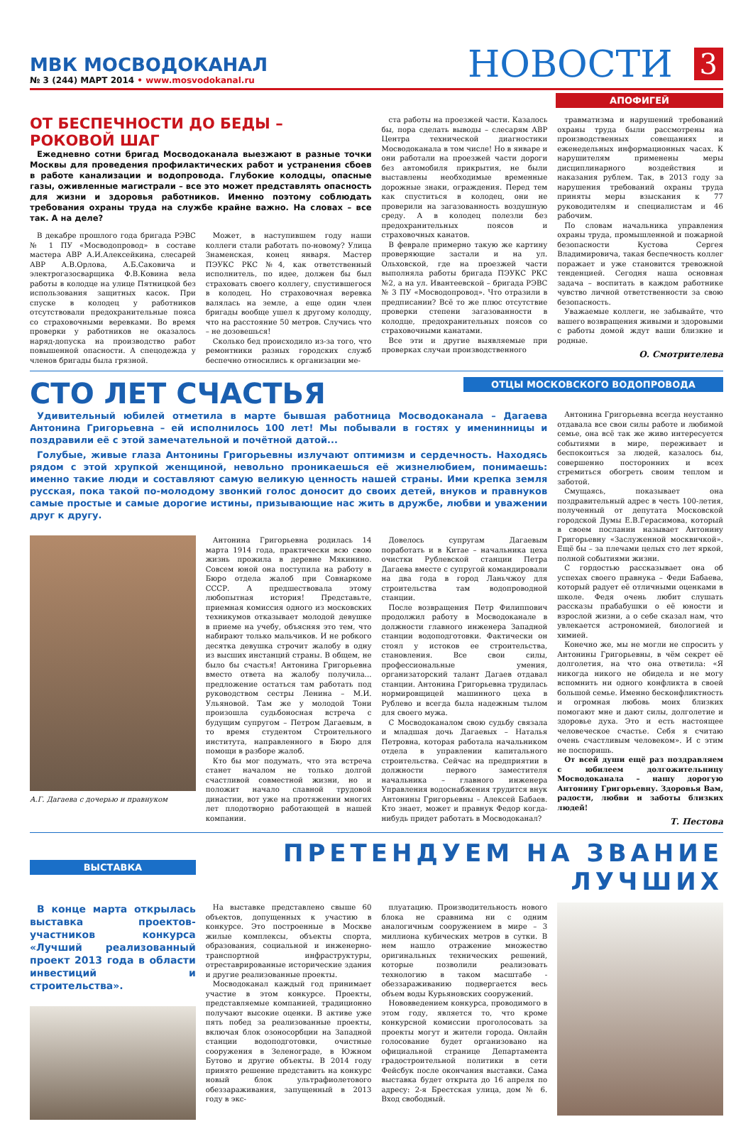МВК МОСВОДОКАНАЛ
№ 3 (244) МАРТ 2014 • www.mosvodokanal.ru
НОВОСТИ 3
АПОФИГЕЙ
ОТ БЕСПЕЧНОСТИ ДО БЕДЫ – РОКОВОЙ ШАГ
Ежедневно сотни бригад Мосводоканала выезжают в разные точки Москвы для проведения профилактических работ и устранения сбоев в работе канализации и водопровода. Глубокие колодцы, опасные газы, оживленные магистрали – все это может представлять опасность для жизни и здоровья работников. Именно поэтому соблюдать требования охраны труда на службе крайне важно. На словах – все так. А на деле?
В декабре прошлого года бригада РЭВС № 1 ПУ «Мосводопровод» в составе мастера АВР А.И.Алексейкина, слесарей АВР А.В.Орлова, А.Б.Саковича и электрогазосварщика Ф.В.Ковина вела работы в колодце на улице Пятницкой без использования защитных касок. При спуске в колодец у работников отсутствовали предохранительные пояса со страховочными веревками. Во время проверки у работников не оказалось наряд-допуска на производство работ повышенной опасности. А спецодежда у членов бригады была грязной.
Может, в наступившем году наши коллеги стали работать по-новому? Улица Знаменская, конец января. Мастер ПЭУКС РКС №4, как ответственный исполнитель, по идее, должен бы был страховать своего коллегу, спустившегося в колодец. Но страховочная веревка валялась на земле, а еще один член бригады вообще ушел к другому колодцу, что на расстояние 50 метров. Случись что – не дозовешься!
Сколько бед происходило из-за того, что ремонтники разных городских служб беспечно относились к организации ме-
ста работы на проезжей части. Казалось бы, пора сделать выводы – слесарям АВР Центра технической диагностики Мосводоканала в том числе! Но в январе и они работали на проезжей части дороги без автомобиля прикрытия, не были выставлены необходимые временные дорожные знаки, ограждения. Перед тем как спуститься в колодец, они не проверили на загазованность воздушную среду. А в колодец полезли без предохранительных поясов и страховочных канатов.
В феврале примерно такую же картину проверяющие застали и на ул. Ольховской, где на проезжей части выполняла работы бригада ПЭУКС РКС №2, а на ул. Ивантеевской – бригада РЭВС № 3 ПУ «Мосводопровод». Что отразили в предписании? Всё то же плюс отсутствие проверки степени загазованности в колодце, предохранительных поясов со страховочными канатами.
Все эти и другие выявляемые при проверках случаи производственного
травматизма и нарушений требований охраны труда были рассмотрены на производственных совещаниях и еженедельных информационных часах. К нарушителям применены меры дисциплинарного воздействия и наказания рублем. Так, в 2013 году за нарушения требований охраны труда приняты меры взыскания к 77 руководителям и специалистам и 46 рабочим.
По словам начальника управления охраны труда, промышленной и пожарной безопасности Кустова Сергея Владимировича, такая беспечность коллег поражает и уже становится тревожной тенденцией. Сегодня наша основная задача – воспитать в каждом работнике чувство личной ответственности за свою безопасность.
Уважаемые коллеги, не забывайте, что вашего возвращения живыми и здоровыми с работы домой ждут ваши близкие и родные.
О. Смотрителева
СТО ЛЕТ СЧАСТЬЯ
ОТЦЫ МОСКОВСКОГО ВОДОПРОВОДА
Удивительный юбилей отметила в марте бывшая работница Мосводоканала – Дагаева Антонина Григорьевна – ей исполнилось 100 лет! Мы побывали в гостях у именинницы и поздравили её с этой замечательной и почётной датой...
Голубые, живые глаза Антонины Григорьевны излучают оптимизм и сердечность. Находясь рядом с этой хрупкой женщиной, невольно проникаешься её жизнелюбием, понимаешь: именно такие люди и составляют самую великую ценность нашей страны. Ими крепка земля русская, пока такой по-молодому звонкий голос доносит до своих детей, внуков и правнуков самые простые и самые дорогие истины, призывающие нас жить в дружбе, любви и уважении друг к другу.
А.Г. Дагаева с дочерью и правнуком
Антонина Григорьевна родилась 14 марта 1914 года, практически всю свою жизнь прожила в деревне Мякинино. Совсем юной она поступила на работу в Бюро отдела жалоб при Совнаркоме СССР. А предшествовала этому любопытная история! Представьте, приемная комиссия одного из московских техникумов отказывает молодой девушке в приеме на учебу, объясняя это тем, что набирают только мальчиков. И не робкого десятка девушка строчит жалобу в одну из высших инстанций страны. В общем, не было бы счастья! Антонина Григорьевна вместо ответа на жалобу получила... предложение остаться там работать под руководством сестры Ленина – М.И. Ульяновой. Там же у молодой Тони произошла судьбоносная встреча с будущим супругом – Петром Дагаевым, в то время студентом Строительного института, направленного в Бюро для помощи в разборе жалоб.
Кто бы мог подумать, что эта встреча станет началом не только долгой счастливой совместной жизни, но и положит начало славной трудовой династии, вот уже на протяжении многих лет плодотворно работающей в нашей компании.
Довелось супругам Дагаевым поработать и в Китае – начальника цеха очистки Рублевской станции Петра Дагаева вместе с супругой командировали на два года в город Ланьчжоу для строительства там водопроводной станции.
После возвращения Петр Филиппович продолжил работу в Мосводоканале в должности главного инженера Западной станции водоподготовки. Фактически он стоял у истоков ее строительства, становления. Все свои силы, профессиональные умения, организаторский талант Дагаев отдавал станции. Антонина Григорьевна трудилась нормировщицей машинного цеха в Рублево и всегда была надежным тылом для своего мужа.
С Мосводоканалом свою судьбу связала и младшая дочь Дагаевых – Наталья Петровна, которая работала начальником отдела в управлении капитального строительства. Сейчас на предприятии в должности первого заместителя начальника – главного инженера Управления водоснабжения трудится внук Антонины Григорьевны – Алексей Бабаев. Кто знает, может и правнук Федор когда-нибудь придет работать в Мосводоканал?
Антонина Григорьевна всегда неустанно отдавала все свои силы работе и любимой семье, она всё так же живо интересуется событиями в мире, переживает и беспокоиться за людей, казалось бы, совершенно посторонних и всех стремиться обогреть своим теплом и заботой.
Смущаясь, показывает она поздравительный адрес в честь 100-летия, полученный от депутата Московской городской Думы Е.В.Герасимова, который в своем послании называет Антонину Григорьевну «Заслуженной москвичкой». Ещё бы – за плечами целых сто лет яркой, полной событиями жизни.
С гордостью рассказывает она об успехах своего правнука – Феди Бабаева, который радует её отличными оценками в школе. Федя очень любит слушать рассказы прабабушки о её юности и взрослой жизни, а о себе сказал нам, что увлекается астрономией, биологией и химией.
Конечно же, мы не могли не спросить у Антонины Григорьевны, в чём секрет её долголетия, на что она ответила: «Я никогда никого не обидела и не могу вспомнить ни одного конфликта в своей большой семье. Именно бесконфликтность и огромная любовь моих близких помогают мне и дают силы, долголетие и здоровье духа. Это и есть настоящее человеческое счастье. Себя я считаю очень счастливым человеком». И с этим не поспоришь.
От всей души ещё раз поздравляем с юбилеем долгожительницу Мосводоканала – нашу дорогую Антонину Григорьевну. Здоровья Вам, радости, любви и заботы близких людей!
Т. Пестова
ВЫСТАВКА
ПРЕТЕНДУЕМ НА ЗВАНИЕ ЛУЧШИХ
В конце марта открылась выставка проектов-участников конкурса «Лучший реализованный проект 2013 года в области инвестиций и строительства».
На выставке представлено свыше 60 объектов, допущенных к участию в конкурсе. Это построенные в Москве жилые комплексы, объекты спорта, образования, социальной и инженерно-транспортной инфраструктуры, отреставрированные исторические здания и другие реализованные проекты.
Мосводоканал каждый год принимает участие в этом конкурсе. Проекты, представляемые компанией, традиционно получают высокие оценки. В активе уже пять побед за реализованные проекты, включая блок озоносорбции на Западной станции водоподготовки, очистные сооружения в Зеленограде, в Южном Бутово и другие объекты. В 2014 году принято решение представить на конкурс новый блок ультрафиолетового обеззараживания, запущенный в 2013 году в экс-
плуатацию. Производительность нового блока не сравнима ни с одним аналогичным сооружением в мире – 3 миллиона кубических метров в сутки. В нем нашло отражение множество оригинальных технических решений, которые позволили реализовать технологию в таком масштабе - обеззараживанию подвергается весь объем воды Курьяновских сооружений.
Нововведением конкурса, проводимого в этом году, является то, что кроме конкурсной комиссии проголосовать за проекты могут и жители города. Онлайн голосование будет организовано на официальной странице Департамента градостроительной политики в сети Фейсбук после окончания выставки. Сама выставка будет открыта до 16 апреля по адресу: 2-я Брестская улица, дом № 6. Вход свободный.